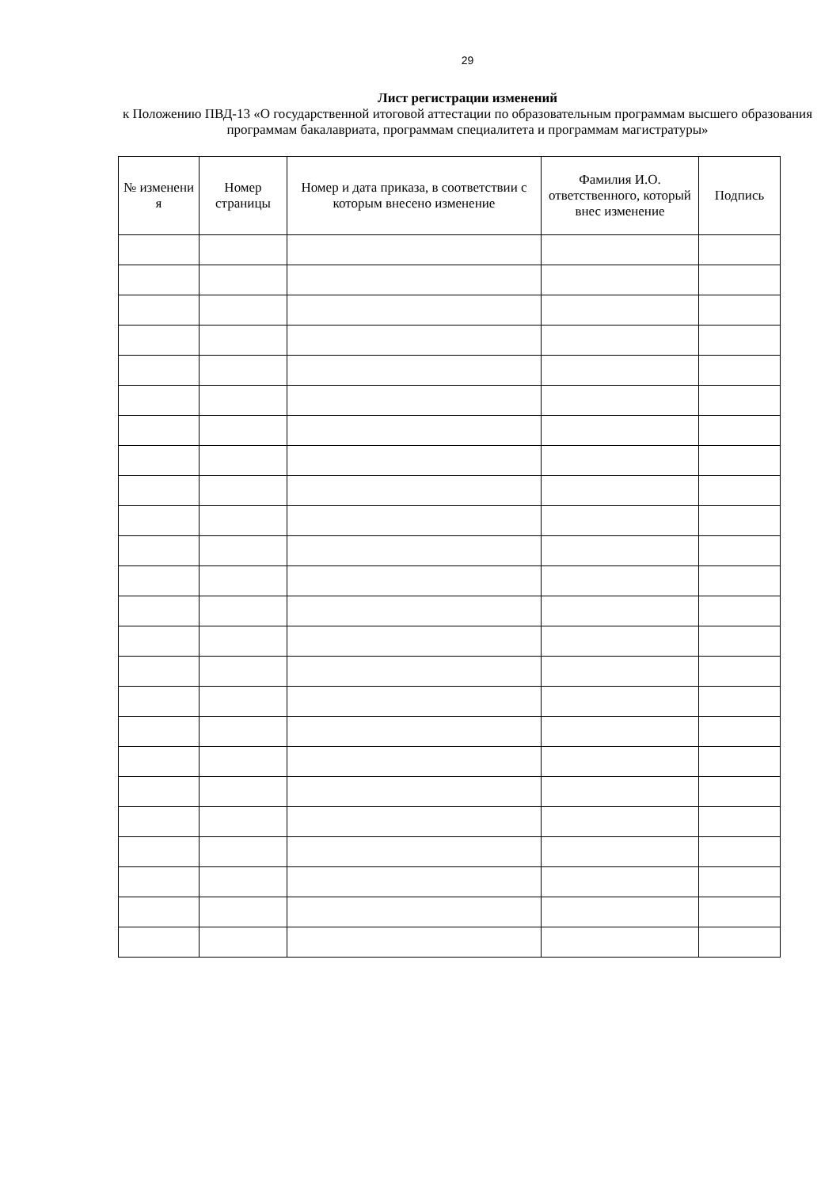29
Лист регистрации изменений
к Положению ПВД-13 «О государственной итоговой аттестации по образовательным программам высшего образования программам бакалавриата, программам специалитета и программам магистратуры»
| № изменени я | Номер страницы | Номер и дата приказа, в соответствии с которым внесено изменение | Фамилия И.О. ответственного, который внес изменение | Подпись |
| --- | --- | --- | --- | --- |